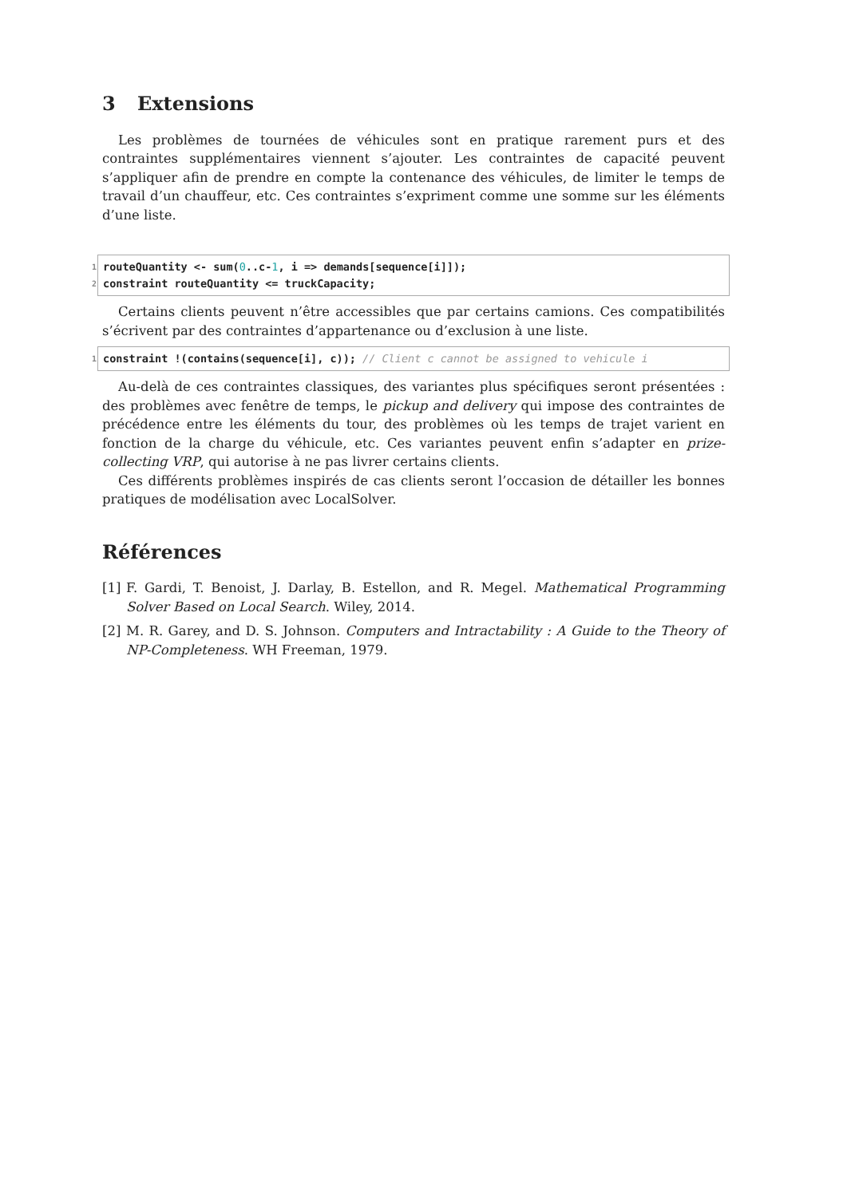3 Extensions
Les problèmes de tournées de véhicules sont en pratique rarement purs et des contraintes supplémentaires viennent s’ajouter. Les contraintes de capacité peuvent s’appliquer afin de prendre en compte la contenance des véhicules, de limiter le temps de travail d’un chauffeur, etc. Ces contraintes s’expriment comme une somme sur les éléments d’une liste.
1 routeQuantity <- sum(0..c-1, i => demands[sequence[i]]);
2 constraint routeQuantity <= truckCapacity;
Certains clients peuvent n’être accessibles que par certains camions. Ces compatibilités s’écrivent par des contraintes d’appartenance ou d’exclusion à une liste.
1 constraint !(contains(sequence[i], c)); // Client c cannot be assigned to vehicule i
Au-delà de ces contraintes classiques, des variantes plus spécifiques seront présentées : des problèmes avec fenêtre de temps, le pickup and delivery qui impose des contraintes de précédence entre les éléments du tour, des problèmes où les temps de trajet varient en fonction de la charge du véhicule, etc. Ces variantes peuvent enfin s’adapter en prize-collecting VRP, qui autorise à ne pas livrer certains clients.
Ces différents problèmes inspirés de cas clients seront l’occasion de détailler les bonnes pratiques de modélisation avec LocalSolver.
Références
[1] F. Gardi, T. Benoist, J. Darlay, B. Estellon, and R. Megel. Mathematical Programming Solver Based on Local Search. Wiley, 2014.
[2] M. R. Garey, and D. S. Johnson. Computers and Intractability : A Guide to the Theory of NP-Completeness. WH Freeman, 1979.